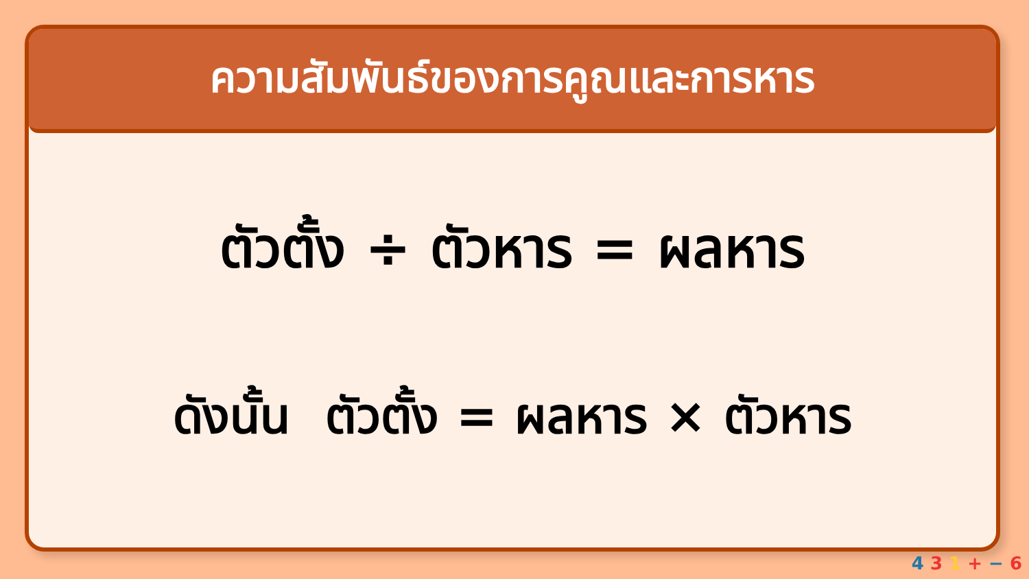ความสัมพันธ์ของการคูณและการหาร
ตัวตั้ง ÷ ตัวหาร = ผลหาร
ดังนั้น ตัวตั้ง = ผลหาร × ตัวหาร
4 3 1 + − 6